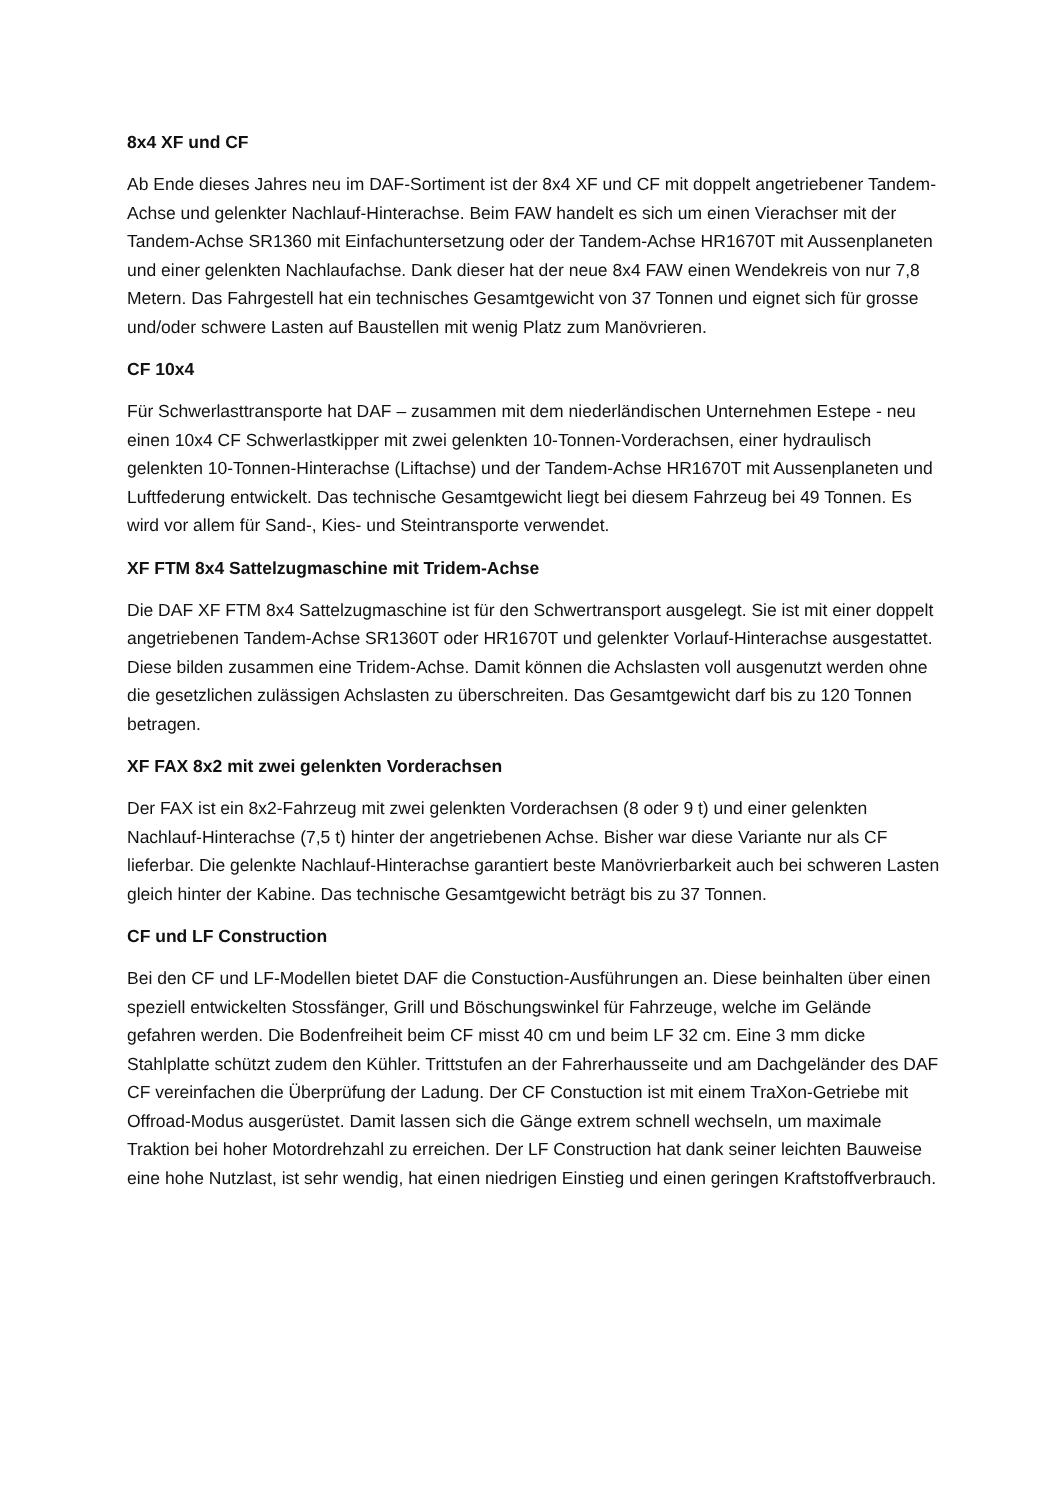8x4 XF und CF
Ab Ende dieses Jahres neu im DAF-Sortiment ist der 8x4 XF und CF mit doppelt angetriebener Tandem-Achse und gelenkter Nachlauf-Hinterachse. Beim FAW handelt es sich um einen Vierachser mit der Tandem-Achse SR1360 mit Einfachuntersetzung oder der Tandem-Achse HR1670T mit Aussenplaneten und einer gelenkten Nachlaufachse. Dank dieser hat der neue 8x4 FAW einen Wendekreis von nur 7,8 Metern. Das Fahrgestell hat ein technisches Gesamtgewicht von 37 Tonnen und eignet sich für grosse und/oder schwere Lasten auf Baustellen mit wenig Platz zum Manövrieren.
CF 10x4
Für Schwerlasttransporte hat DAF – zusammen mit dem niederländischen Unternehmen Estepe - neu einen 10x4 CF Schwerlastkipper mit zwei gelenkten 10-Tonnen-Vorderachsen, einer hydraulisch gelenkten 10-Tonnen-Hinterachse (Liftachse) und der Tandem-Achse HR1670T mit Aussenplaneten und Luftfederung entwickelt. Das technische Gesamtgewicht liegt bei diesem Fahrzeug bei 49 Tonnen. Es wird vor allem für Sand-, Kies- und Steintransporte verwendet.
XF FTM 8x4 Sattelzugmaschine mit Tridem-Achse
Die DAF XF FTM 8x4 Sattelzugmaschine ist für den Schwertransport ausgelegt. Sie ist mit einer doppelt angetriebenen Tandem-Achse SR1360T oder HR1670T und gelenkter Vorlauf-Hinterachse ausgestattet. Diese bilden zusammen eine Tridem-Achse. Damit können die Achslasten voll ausgenutzt werden ohne die gesetzlichen zulässigen Achslasten zu überschreiten. Das Gesamtgewicht darf bis zu 120 Tonnen betragen.
XF FAX 8x2 mit zwei gelenkten Vorderachsen
Der FAX ist ein 8x2-Fahrzeug mit zwei gelenkten Vorderachsen (8 oder 9 t) und einer gelenkten Nachlauf-Hinterachse (7,5 t) hinter der angetriebenen Achse. Bisher war diese Variante nur als CF lieferbar. Die gelenkte Nachlauf-Hinterachse garantiert beste Manövrierbarkeit auch bei schweren Lasten gleich hinter der Kabine. Das technische Gesamtgewicht beträgt bis zu 37 Tonnen.
CF und LF Construction
Bei den CF und LF-Modellen bietet DAF die Constuction-Ausführungen an. Diese beinhalten über einen speziell entwickelten Stossfänger, Grill und Böschungswinkel für Fahrzeuge, welche im Gelände gefahren werden. Die Bodenfreiheit beim CF misst 40 cm und beim LF 32 cm. Eine 3 mm dicke Stahlplatte schützt zudem den Kühler. Trittstufen an der Fahrerhausseite und am Dachgeländer des DAF CF vereinfachen die Überprüfung der Ladung. Der CF Constuction ist mit einem TraXon-Getriebe mit Offroad-Modus ausgerüstet. Damit lassen sich die Gänge extrem schnell wechseln, um maximale Traktion bei hoher Motordrehzahl zu erreichen. Der LF Construction hat dank seiner leichten Bauweise eine hohe Nutzlast, ist sehr wendig, hat einen niedrigen Einstieg und einen geringen Kraftstoffverbrauch.